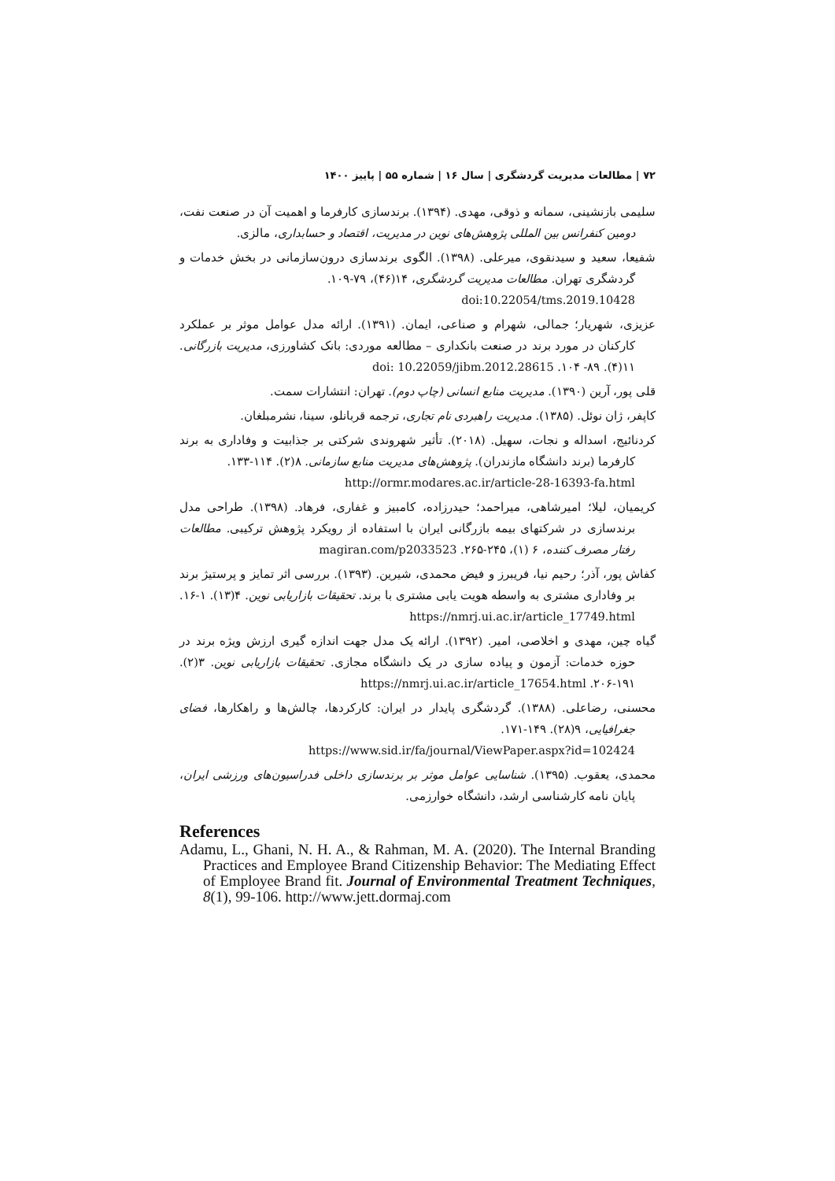۷۲ | مطالعات مدیریت گردشگری | سال ۱۶ | شماره ۵۵ | پاییز ۱۴۰۰
سلیمی بازنشینی، سمانه و ذوقی، مهدی. (۱۳۹۴). برندسازی کارفرما و اهمیت آن در صنعت نفت، دومین کنفرانس بین المللی پژوهش‌های نوین در مدیریت، اقتصاد و حسابداری، مالزی.
شفیعا، سعید و سیدنقوی، میرعلی. (۱۳۹۸). الگوی برندسازی درون‌سازمانی در بخش خدمات و گردشگری تهران. مطالعات مدیریت گردشگری، ۱۴(۴۶)، ۷۹-۱۰۹.
doi:10.22054/tms.2019.10428
عزیزی، شهریار؛ جمالی، شهرام و صناعی، ایمان. (۱۳۹۱). ارائه مدل عوامل موثر بر عملکرد کارکنان در مورد برند در صنعت بانکداری – مطالعه موردی: بانک کشاورزی، مدیریت بازرگانی. ۱۱(۴). ۸۹- ۱۰۴. doi: 10.22059/jibm.2012.28615
قلی پور، آرین (۱۳۹۰). مدیریت منابع انسانی (چاپ دوم). تهران: انتشارات سمت.
کاپفر، ژان نوئل. (۱۳۸۵). مدیریت راهبردی نام تجاری، ترجمه قربانلو، سینا، نشرمبلغان.
کردنائیج، اسداله و نجات، سهیل. (۲۰۱۸). تأثیر شهروندی شرکتی بر جذابیت و وفاداری به برند کارفرما (برند دانشگاه مازندران). پژوهش‌های مدیریت منابع سازمانی. ۸(۲). ۱۱۴-۱۳۳.
http://ormr.modares.ac.ir/article-28-16393-fa.html
کریمیان، لیلا؛ امیرشاهی، میراحمد؛ حیدرزاده، کامبیز و غفاری، فرهاد. (۱۳۹۸). طراحی مدل برندسازی در شرکتهای بیمه بازرگانی ایران با استفاده از رویکرد پژوهش ترکیبی. مطالعات رفتار مصرف کننده، ۶ (۱)، ۲۴۵-۲۶۵. magiran.com/p2033523
کفاش پور، آذر؛ رحیم نیا، فریبرز و فیض محمدی، شیرین. (۱۳۹۳). بررسی اثر تمایز و پرستیژ برند بر وفاداری مشتری به واسطه هویت یابی مشتری با برند. تحقیقات بازاریابی نوین. ۴(۱۳). ۱-۱۶. https://nmrj.ui.ac.ir/article_17749.html
گیاه چین، مهدی و اخلاصی، امیر. (۱۳۹۲). ارائه یک مدل جهت اندازه گیری ارزش ویژه برند در حوزه خدمات: آزمون و پیاده سازی در یک دانشگاه مجازی. تحقیقات بازاریابی نوین. ۳(۲). ۱۹۱-۲۰۶. https://nmrj.ui.ac.ir/article_17654.html
محسنی، رضاعلی. (۱۳۸۸). گردشگری پایدار در ایران: کارکردها، چالش‌ها و راهکارها، فضای جغرافیایی، ۹(۲۸). ۱۴۹-۱۷۱.
https://www.sid.ir/fa/journal/ViewPaper.aspx?id=102424
محمدی، یعقوب. (۱۳۹۵). شناسایی عوامل موثر بر برندسازی داخلی فدراسیون‌های ورزشی ایران، پایان نامه کارشناسی ارشد، دانشگاه خوارزمی.
References
Adamu, L., Ghani, N. H. A., & Rahman, M. A. (2020). The Internal Branding Practices and Employee Brand Citizenship Behavior: The Mediating Effect of Employee Brand fit. Journal of Environmental Treatment Techniques, 8(1), 99-106. http://www.jett.dormaj.com